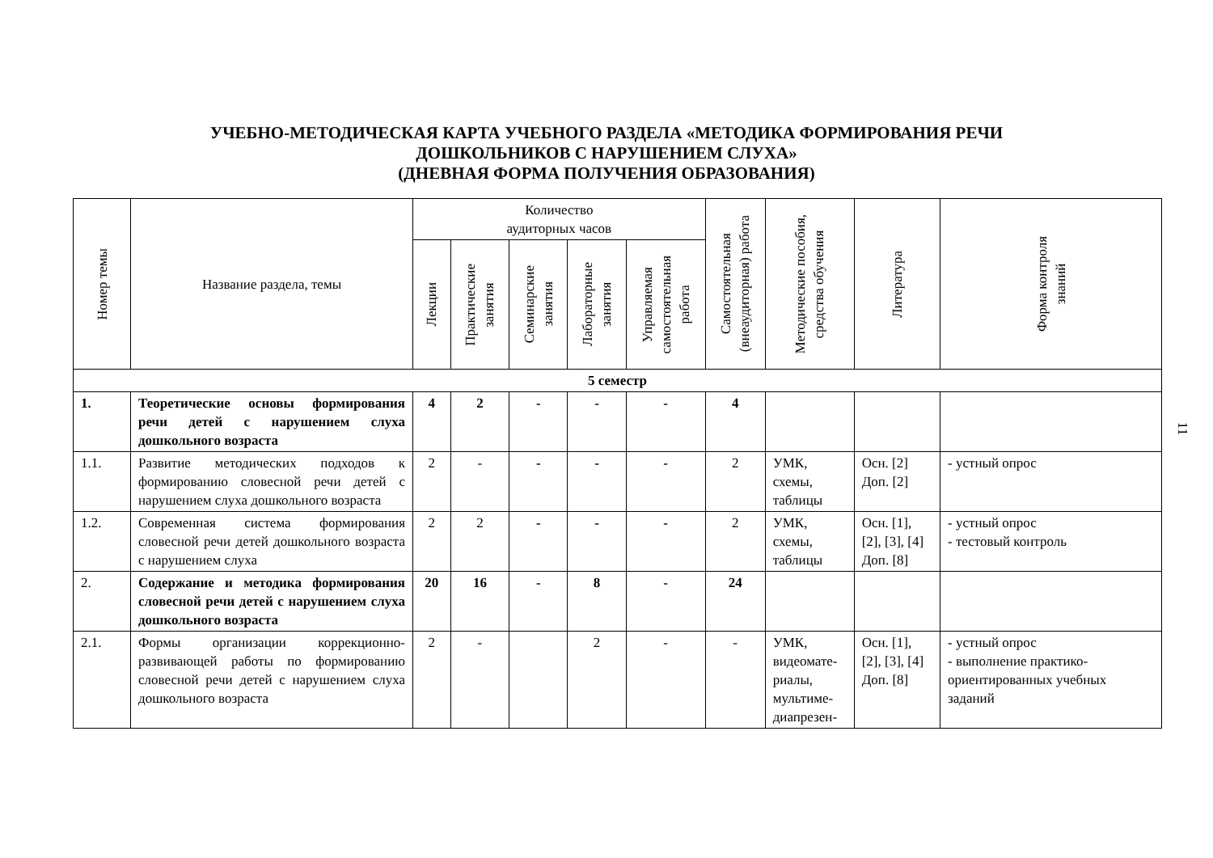УЧЕБНО-МЕТОДИЧЕСКАЯ КАРТА УЧЕБНОГО РАЗДЕЛА «МЕТОДИКА ФОРМИРОВАНИЯ РЕЧИ
ДОШКОЛЬНИКОВ С НАРУШЕНИЕМ СЛУХА»
(ДНЕВНАЯ ФОРМА ПОЛУЧЕНИЯ ОБРАЗОВАНИЯ)
| Номер темы | Название раздела, темы | Количество аудиторных часов | | | | | Самостоятельная (внеаудиторная) работа | Методические пособия, средства обучения | Литература | Форма контроля знаний |
| --- | --- | --- | --- | --- | --- | --- | --- | --- | --- | --- |
| | | Лекции | Практические занятия | Семинарские занятия | Лабораторные занятия | Управляемая самостоятельная работа | | | | |
| 5 семестр | | | | | | | | | | |
| 1. | Теоретические основы формирования речи детей с нарушением слуха дошкольного возраста | 4 | 2 | - | - | - | 4 | | | |
| 1.1. | Развитие методических подходов к формированию словесной речи детей с нарушением слуха дошкольного возраста | 2 | - | - | - | - | 2 | УМК, схемы, таблицы | Осн. [2] Доп. [2] | - устный опрос |
| 1.2. | Современная система формирования словесной речи детей дошкольного возраста с нарушением слуха | 2 | 2 | - | - | - | 2 | УМК, схемы, таблицы | Осн. [1], [2], [3], [4] Доп. [8] | - устный опрос - тестовый контроль |
| 2. | Содержание и методика формирования словесной речи детей с нарушением слуха дошкольного возраста | 20 | 16 | - | 8 | - | 24 | | | |
| 2.1. | Формы организации коррекционно-развивающей работы по формированию словесной речи детей с нарушением слуха дошкольного возраста | 2 | - | | 2 | - | - | УМК, видеомате- риалы, мультиме- диапрезен- | Осн. [1], [2], [3], [4] Доп. [8] | - устный опрос - выполнение практико-ориентированных учебных заданий |
11